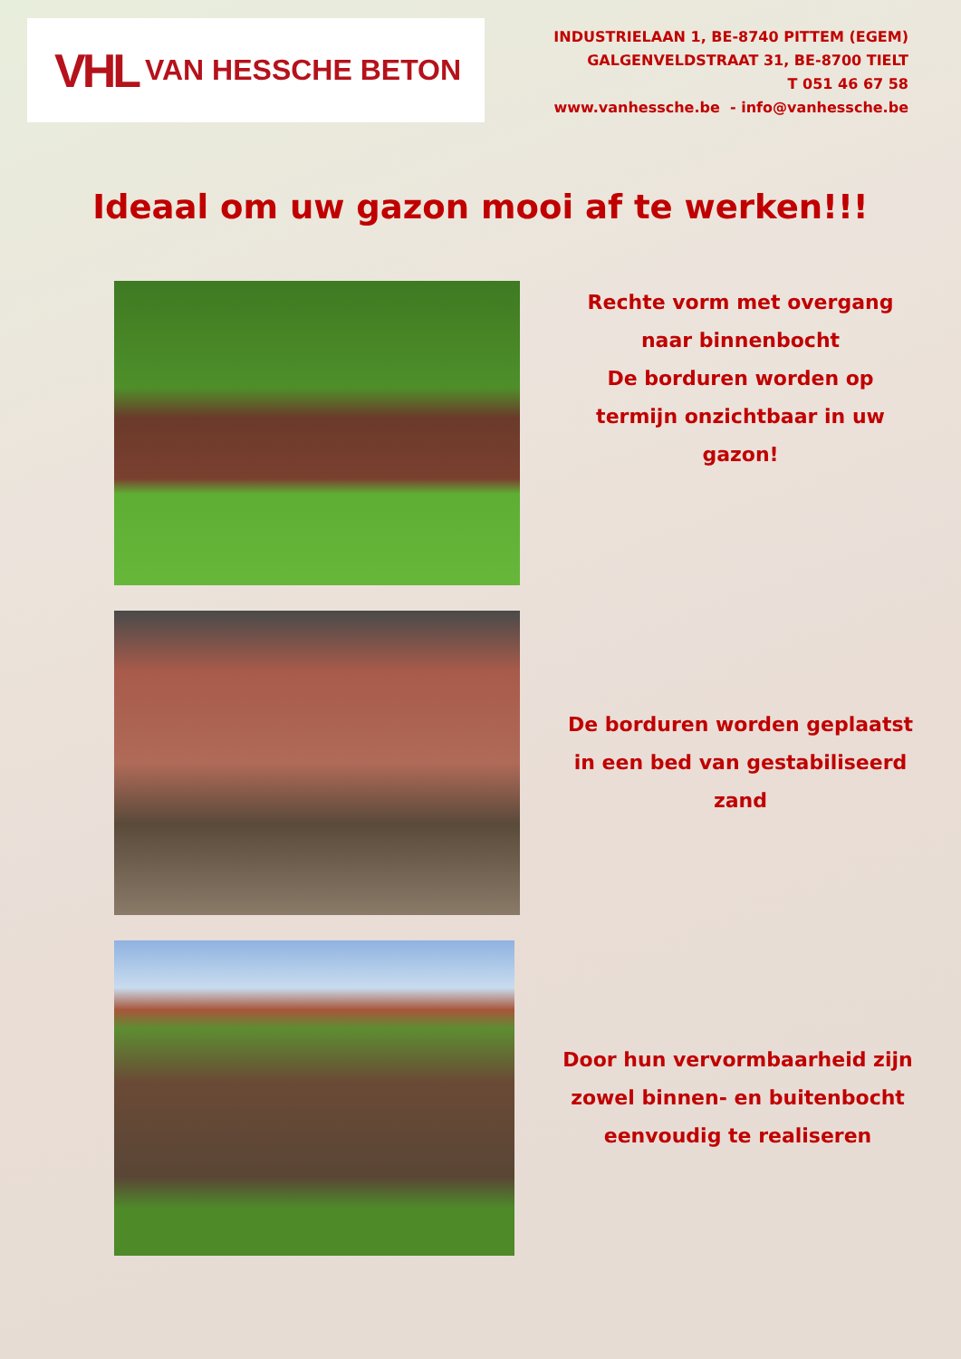VHL VAN HESSCHE BETON
INDUSTRIELAAN 1, BE-8740 PITTEM (EGEM)
GALGENVELDSTRAAT 31, BE-8700 TIELT
T 051 46 67 58
www.vanhessche.be - info@vanhessche.be
Ideaal om uw gazon mooi af te werken!!!
Rechte vorm met overgang naar binnenbocht
De borduren worden op termijn onzichtbaar in uw gazon!
De borduren worden geplaatst in een bed van gestabiliseerd zand
Door hun vervormbaarheid zijn zowel binnen- en buitenbocht eenvoudig te realiseren